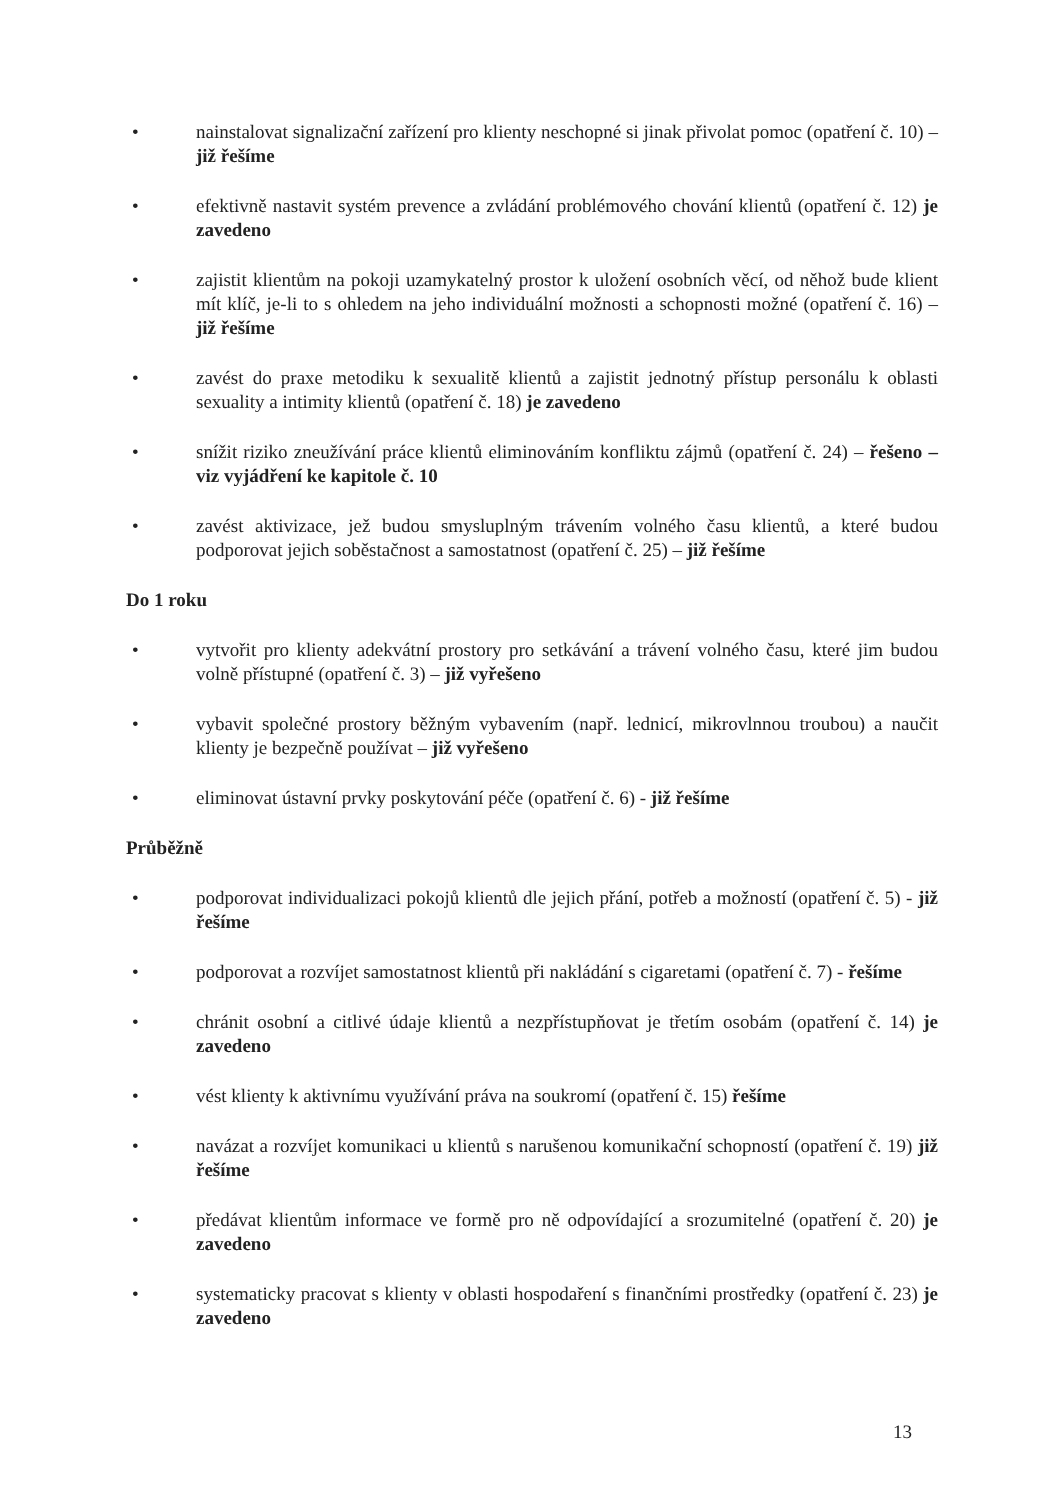• nainstalovat signalizační zařízení pro klienty neschopné si jinak přivolat pomoc (opatření č. 10) – již řešíme
• efektivně nastavit systém prevence a zvládání problémového chování klientů (opatření č. 12) je zavedeno
• zajistit klientům na pokoji uzamykatelný prostor k uložení osobních věcí, od něhož bude klient mít klíč, je-li to s ohledem na jeho individuální možnosti a schopnosti možné (opatření č. 16) – již řešíme
• zavést do praxe metodiku k sexualitě klientů a zajistit jednotný přístup personálu k oblasti sexuality a intimity klientů (opatření č. 18) je zavedeno
• snížit riziko zneužívání práce klientů eliminováním konfliktu zájmů (opatření č. 24) – řešeno – viz vyjádření ke kapitole č. 10
• zavést aktivizace, jež budou smysluplným trávením volného času klientů, a které budou podporovat jejich soběstačnost a samostatnost (opatření č. 25) – již řešíme
Do 1 roku
• vytvořit pro klienty adekvátní prostory pro setkávání a trávení volného času, které jim budou volně přístupné (opatření č. 3) – již vyřešeno
• vybavit společné prostory běžným vybavením (např. lednicí, mikrovlnnou troubou) a naučit klienty je bezpečně používat – již vyřešeno
• eliminovat ústavní prvky poskytování péče (opatření č. 6) - již řešíme
Průběžně
• podporovat individualizaci pokojů klientů dle jejich přání, potřeb a možností (opatření č. 5) - již řešíme
• podporovat a rozvíjet samostatnost klientů při nakládání s cigaretami (opatření č. 7) - řešíme
• chránit osobní a citlivé údaje klientů a nezpřístupňovat je třetím osobám (opatření č. 14) je zavedeno
• vést klienty k aktivnímu využívání práva na soukromí (opatření č. 15) řešíme
• navázat a rozvíjet komunikaci u klientů s narušenou komunikační schopností (opatření č. 19) již řešíme
• předávat klientům informace ve formě pro ně odpovídající a srozumitelné (opatření č. 20) je zavedeno
• systematicky pracovat s klienty v oblasti hospodaření s finančními prostředky (opatření č. 23) je zavedeno
13